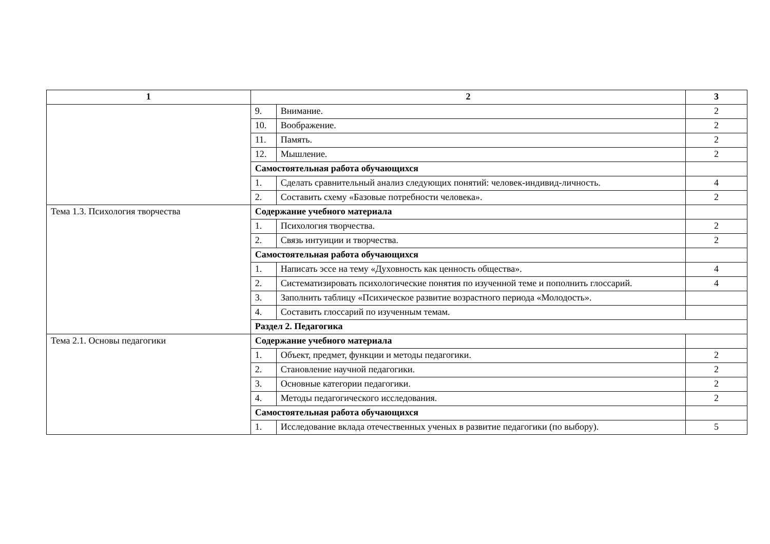| 1 | 2 | | 3 |
| --- | --- | --- | --- |
| | 9. | Внимание. | 2 |
| | 10. | Воображение. | 2 |
| | 11. | Память. | 2 |
| | 12. | Мышление. | 2 |
| | Самостоятельная работа обучающихся | | |
| | 1. | Сделать сравнительный анализ следующих понятий: человек-индивид-личность. | 4 |
| | 2. | Составить схему «Базовые потребности человека». | 2 |
| Тема 1.3. Психология творчества | Содержание учебного материала | | |
| | 1. | Психология творчества. | 2 |
| | 2. | Связь интуиции и творчества. | 2 |
| | Самостоятельная работа обучающихся | | |
| | 1. | Написать эссе на тему «Духовность как ценность общества». | 4 |
| | 2. | Систематизировать психологические понятия по изученной теме и пополнить глоссарий. | 4 |
| | 3. | Заполнить таблицу «Психическое развитие возрастного периода «Молодость». | |
| | 4. | Составить глоссарий по изученным темам. | |
| | Раздел 2. Педагогика | | |
| Тема 2.1. Основы педагогики | Содержание учебного материала | | |
| | 1. | Объект, предмет, функции и методы педагогики. | 2 |
| | 2. | Становление научной педагогики. | 2 |
| | 3. | Основные категории педагогики. | 2 |
| | 4. | Методы педагогического исследования. | 2 |
| | Самостоятельная работа обучающихся | | |
| | 1. | Исследование вклада отечественных ученых в развитие педагогики (по выбору). | 5 |